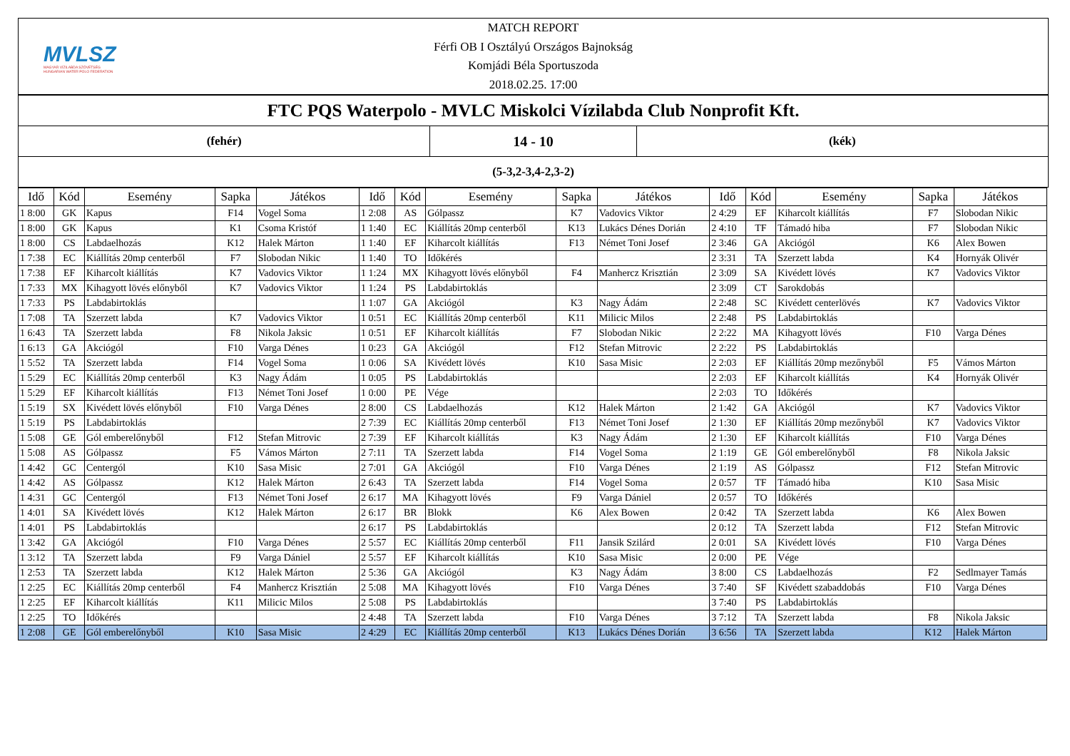MVLSZ
MAGYAR VÍZILABDA SZÖVETSÉG
HUNGARIAN WATER POLO FEDERATION
MATCH REPORT
Férfi OB I Osztályú Országos Bajnokság
Komjádi Béla Sportuszoda
2018.02.25. 17:00
FTC PQS Waterpolo - MVLC Miskolci Vízilabda Club Nonprofit Kft.
(fehér)
14 - 10
(kék)
(5-3,2-3,4-2,3-2)
| Idő | Kód | Esemény | Sapka | Játékos | Idő | Kód | Esemény | Sapka | Játékos | Idő | Kód | Esemény | Sapka | Játékos |
| --- | --- | --- | --- | --- | --- | --- | --- | --- | --- | --- | --- | --- | --- | --- |
| 1 8:00 | GK | Kapus | F14 | Vogel Soma | 1 2:08 | AS | Gólpassz | K7 | Vadovics Viktor | 2 4:29 | EF | Kiharcolt kiállítás | F7 | Slobodan Nikic |
| 1 8:00 | GK | Kapus | K1 | Csoma Kristóf | 1 1:40 | EC | Kiállítás 20mp centerből | K13 | Lukács Dénes Dorián | 2 4:10 | TF | Támadó hiba | F7 | Slobodan Nikic |
| 1 8:00 | CS | Labdaelhozás | K12 | Halek Márton | 1 1:40 | EF | Kiharcolt kiállítás | F13 | Német Toni Josef | 2 3:46 | GA | Akciógól | K6 | Alex Bowen |
| 1 7:38 | EC | Kiállítás 20mp centerből | F7 | Slobodan Nikic | 1 1:40 | TO | Időkérés | | | 2 3:31 | TA | Szerzett labda | K4 | Hornyák Olivér |
| 1 7:38 | EF | Kiharcolt kiállítás | K7 | Vadovics Viktor | 1 1:24 | MX | Kihagyott lövés előnyből | F4 | Manhercz Krisztián | 2 3:09 | SA | Kivédett lövés | K7 | Vadovics Viktor |
| 1 7:33 | MX | Kihagyott lövés előnyből | K7 | Vadovics Viktor | 1 1:24 | PS | Labdabirtoklás | | | 2 3:09 | CT | Sarokdobás | | |
| 1 7:33 | PS | Labdabirtoklás | | | 1 1:07 | GA | Akciógól | K3 | Nagy Ádám | 2 2:48 | SC | Kivédett centerlövés | K7 | Vadovics Viktor |
| 1 7:08 | TA | Szerzett labda | K7 | Vadovics Viktor | 1 0:51 | EC | Kiállítás 20mp centerből | K11 | Milicic Milos | 2 2:48 | PS | Labdabirtoklás | | |
| 1 6:43 | TA | Szerzett labda | F8 | Nikola Jaksic | 1 0:51 | EF | Kiharcolt kiállítás | F7 | Slobodan Nikic | 2 2:22 | MA | Kihagyott lövés | F10 | Varga Dénes |
| 1 6:13 | GA | Akciógól | F10 | Varga Dénes | 1 0:23 | GA | Akciógól | F12 | Stefan Mitrovic | 2 2:22 | PS | Labdabirtoklás | | |
| 1 5:52 | TA | Szerzett labda | F14 | Vogel Soma | 1 0:06 | SA | Kivédett lövés | K10 | Sasa Misic | 2 2:03 | EF | Kiállítás 20mp mezőnyből | F5 | Vámos Márton |
| 1 5:29 | EC | Kiállítás 20mp centerből | K3 | Nagy Ádám | 1 0:05 | PS | Labdabirtoklás | | | 2 2:03 | EF | Kiharcolt kiállítás | K4 | Hornyák Olivér |
| 1 5:29 | EF | Kiharcolt kiállítás | F13 | Német Toni Josef | 1 0:00 | PE | Vége | | | 2 2:03 | TO | Időkérés | | |
| 1 5:19 | SX | Kivédett lövés előnyből | F10 | Varga Dénes | 2 8:00 | CS | Labdaelhozás | K12 | Halek Márton | 2 1:42 | GA | Akciógól | K7 | Vadovics Viktor |
| 1 5:19 | PS | Labdabirtoklás | | | 2 7:39 | EC | Kiállítás 20mp centerből | F13 | Német Toni Josef | 2 1:30 | EF | Kiállítás 20mp mezőnyből | K7 | Vadovics Viktor |
| 1 5:08 | GE | Gól emberelőnyből | F12 | Stefan Mitrovic | 2 7:39 | EF | Kiharcolt kiállítás | K3 | Nagy Ádám | 2 1:30 | EF | Kiharcolt kiállítás | F10 | Varga Dénes |
| 1 5:08 | AS | Gólpassz | F5 | Vámos Márton | 2 7:11 | TA | Szerzett labda | F14 | Vogel Soma | 2 1:19 | GE | Gól emberelőnyből | F8 | Nikola Jaksic |
| 1 4:42 | GC | Centergól | K10 | Sasa Misic | 2 7:01 | GA | Akciógól | F10 | Varga Dénes | 2 1:19 | AS | Gólpassz | F12 | Stefan Mitrovic |
| 1 4:42 | AS | Gólpassz | K12 | Halek Márton | 2 6:43 | TA | Szerzett labda | F14 | Vogel Soma | 2 0:57 | TF | Támadó hiba | K10 | Sasa Misic |
| 1 4:31 | GC | Centergól | F13 | Német Toni Josef | 2 6:17 | MA | Kihagyott lövés | F9 | Varga Dániel | 2 0:57 | TO | Időkérés | | |
| 1 4:01 | SA | Kivédett lövés | K12 | Halek Márton | 2 6:17 | BR | Blokk | K6 | Alex Bowen | 2 0:42 | TA | Szerzett labda | K6 | Alex Bowen |
| 1 4:01 | PS | Labdabirtoklás | | | 2 6:17 | PS | Labdabirtoklás | | | 2 0:12 | TA | Szerzett labda | F12 | Stefan Mitrovic |
| 1 3:42 | GA | Akciógól | F10 | Varga Dénes | 2 5:57 | EC | Kiállítás 20mp centerből | F11 | Jansik Szilárd | 2 0:01 | SA | Kivédett lövés | F10 | Varga Dénes |
| 1 3:12 | TA | Szerzett labda | F9 | Varga Dániel | 2 5:57 | EF | Kiharcolt kiállítás | K10 | Sasa Misic | 2 0:00 | PE | Vége | | |
| 1 2:53 | TA | Szerzett labda | K12 | Halek Márton | 2 5:36 | GA | Akciógól | K3 | Nagy Ádám | 3 8:00 | CS | Labdaelhozás | F2 | Sedlmayer Tamás |
| 1 2:25 | EC | Kiállítás 20mp centerből | F4 | Manhercz Krisztián | 2 5:08 | MA | Kihagyott lövés | F10 | Varga Dénes | 3 7:40 | SF | Kivédett szabaddobás | F10 | Varga Dénes |
| 1 2:25 | EF | Kiharcolt kiállítás | K11 | Milicic Milos | 2 5:08 | PS | Labdabirtoklás | | | 3 7:40 | PS | Labdabirtoklás | | |
| 1 2:25 | TO | Időkérés | | | 2 4:48 | TA | Szerzett labda | F10 | Varga Dénes | 3 7:12 | TA | Szerzett labda | F8 | Nikola Jaksic |
| 1 2:08 | GE | Gól emberelőnyből | K10 | Sasa Misic | 2 4:29 | EC | Kiállítás 20mp centerből | K13 | Lukács Dénes Dorián | 3 6:56 | TA | Szerzett labda | K12 | Halek Márton |